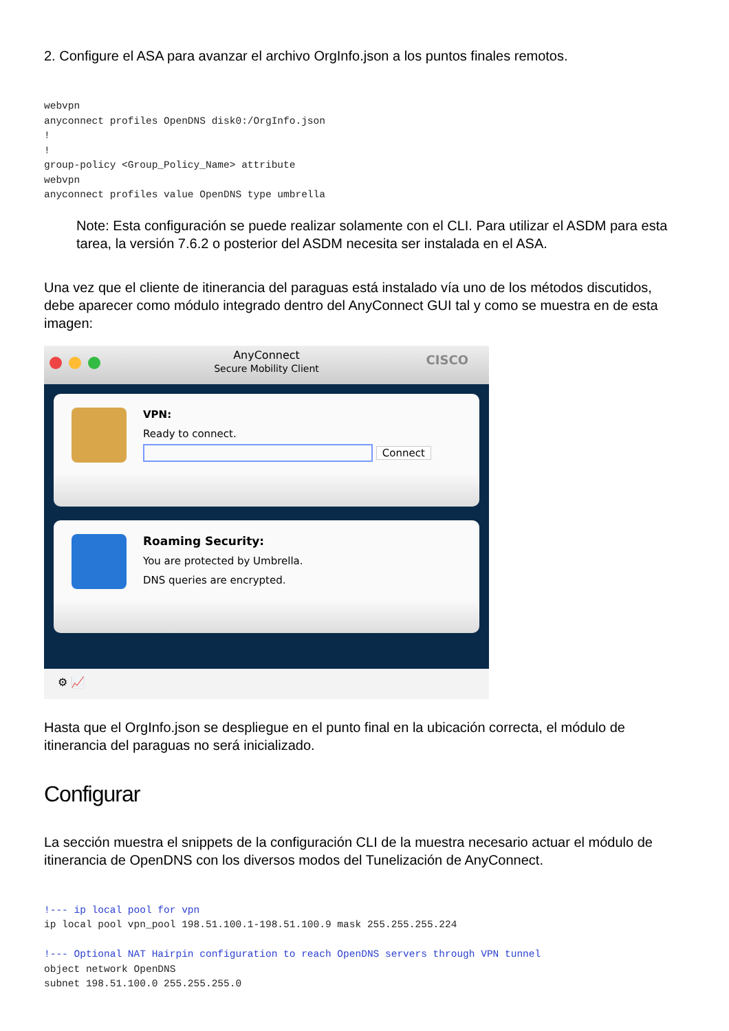2. Configure el ASA para avanzar el archivo OrgInfo.json a los puntos finales remotos.
webvpn
anyconnect profiles OpenDNS disk0:/OrgInfo.json
!
!
group-policy <Group_Policy_Name> attribute
webvpn
anyconnect profiles value OpenDNS type umbrella
Note: Esta configuración se puede realizar solamente con el CLI. Para utilizar el ASDM para esta tarea, la versión 7.6.2 o posterior del ASDM necesita ser instalada en el ASA.
Una vez que el cliente de itinerancia del paraguas está instalado vía uno de los métodos discutidos, debe aparecer como módulo integrado dentro del AnyConnect GUI tal y como se muestra en de esta imagen:
AnyConnect
Secure Mobility Client
CISCO
VPN:
Ready to connect.
Connect
Roaming Security:
You are protected by Umbrella.
DNS queries are encrypted.
⚙ 📈
Hasta que el OrgInfo.json se despliegue en el punto final en la ubicación correcta, el módulo de itinerancia del paraguas no será inicializado.
Configurar
La sección muestra el snippets de la configuración CLI de la muestra necesario actuar el módulo de itinerancia de OpenDNS con los diversos modos del Tunelización de AnyConnect.
!--- ip local pool for vpn
ip local pool vpn_pool 198.51.100.1-198.51.100.9 mask 255.255.255.224

!--- Optional NAT Hairpin configuration to reach OpenDNS servers through VPN tunnel
object network OpenDNS
subnet 198.51.100.0 255.255.255.0